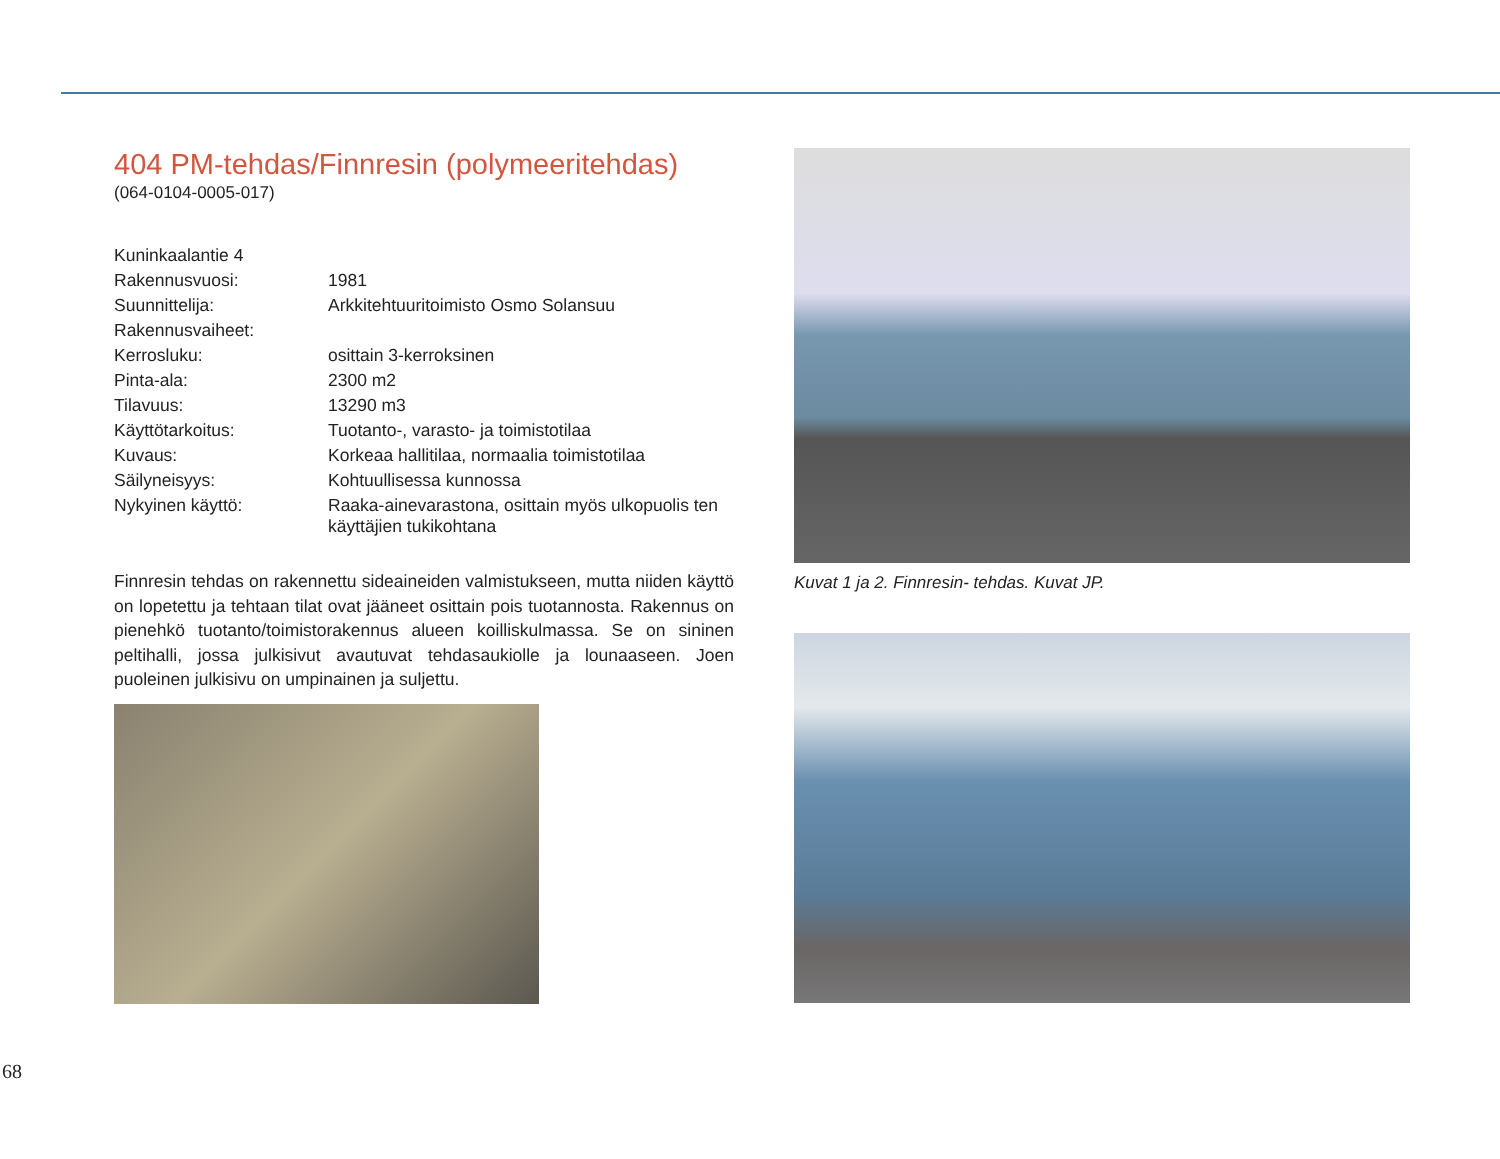404 PM-tehdas/Finnresin (polymeeritehdas)
(064-0104-0005-017)
| Kuninkaalantie 4 | |
| Rakennusvuosi: | 1981 |
| Suunnittelija: | Arkkitehtuuritoimisto Osmo Solansuu |
| Rakennusvaiheet: | |
| Kerrosluku: | osittain 3-kerroksinen |
| Pinta-ala: | 2300 m2 |
| Tilavuus: | 13290 m3 |
| Käyttötarkoitus: | Tuotanto-, varasto- ja toimistotilaa |
| Kuvaus: | Korkeaa hallitilaa, normaalia toimistotilaa |
| Säilyneisyys: | Kohtuullisessa kunnossa |
| Nykyinen käyttö: | Raaka-ainevarastona, osittain myös ulkopuolis ten käyttäjien tukikohtana |
Finnresin tehdas on rakennettu sideaineiden valmistukseen, mutta niiden käyttö on lopetettu ja tehtaan tilat ovat jääneet osittain pois tuotannosta. Rakennus on pienehkö tuotanto/toimistorakennus alueen koilliskulmassa. Se on sininen peltihalli, jossa julkisivut avautuvat tehdasaukiolle ja lounaaseen. Joen puoleinen julkisivu on umpinainen ja suljettu.
Kuvat 1 ja 2. Finnresin- tehdas. Kuvat JP.
68